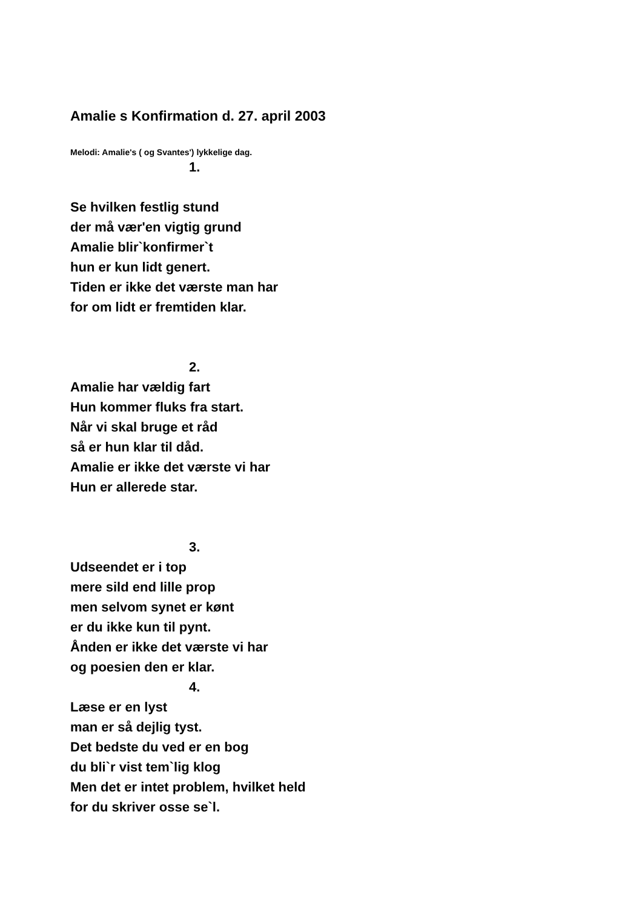Amalie s Konfirmation d. 27. april 2003
Melodi: Amalie's ( og Svantes') lykkelige dag.
1.
Se hvilken festlig stund
der må vær'en vigtig grund
Amalie blir`konfirmer`t
hun er kun lidt genert.
Tiden er ikke det værste man har
for om lidt er fremtiden klar.
2.
Amalie har vældig fart
Hun kommer fluks fra start.
Når vi skal bruge et råd
så er hun klar til dåd.
Amalie er ikke det værste vi har
Hun er allerede star.
3.
Udseendet er i top
mere sild end lille prop
men selvom synet er kønt
er du ikke kun til pynt.
Ånden er ikke det værste vi har
og poesien den er klar.
4.
Læse er en lyst
man er så dejlig tyst.
Det bedste du ved er en bog
du bli`r vist tem`lig klog
Men det er intet problem, hvilket held
for du skriver osse se`l.